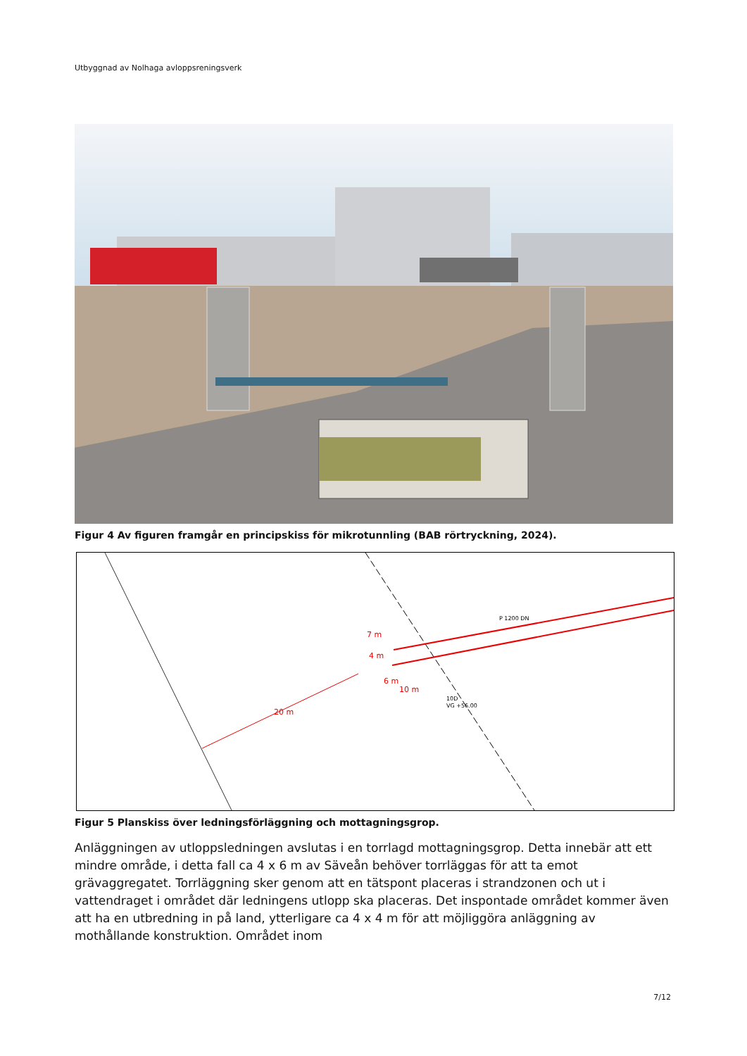Utbyggnad av Nolhaga avloppsreningsverk
Figur 4 Av figuren framgår en principskiss för mikrotunnling (BAB rörtryckning, 2024).
P 1200 DN
20 m
7 m
4 m
6 m
10 m
10D
VG +56.00
Figur 5 Planskiss över ledningsförläggning och mottagningsgrop.
Anläggningen av utloppsledningen avslutas i en torrlagd mottagningsgrop. Detta innebär att ett mindre område, i detta fall ca 4 x 6 m av Säveån behöver torrläggas för att ta emot grävaggregatet. Torrläggning sker genom att en tätspont placeras i strandzonen och ut i vattendraget i området där ledningens utlopp ska placeras. Det inspontade området kommer även att ha en utbredning in på land, ytterligare ca 4 x 4 m för att möjliggöra anläggning av mothållande konstruktion. Området inom
7/12